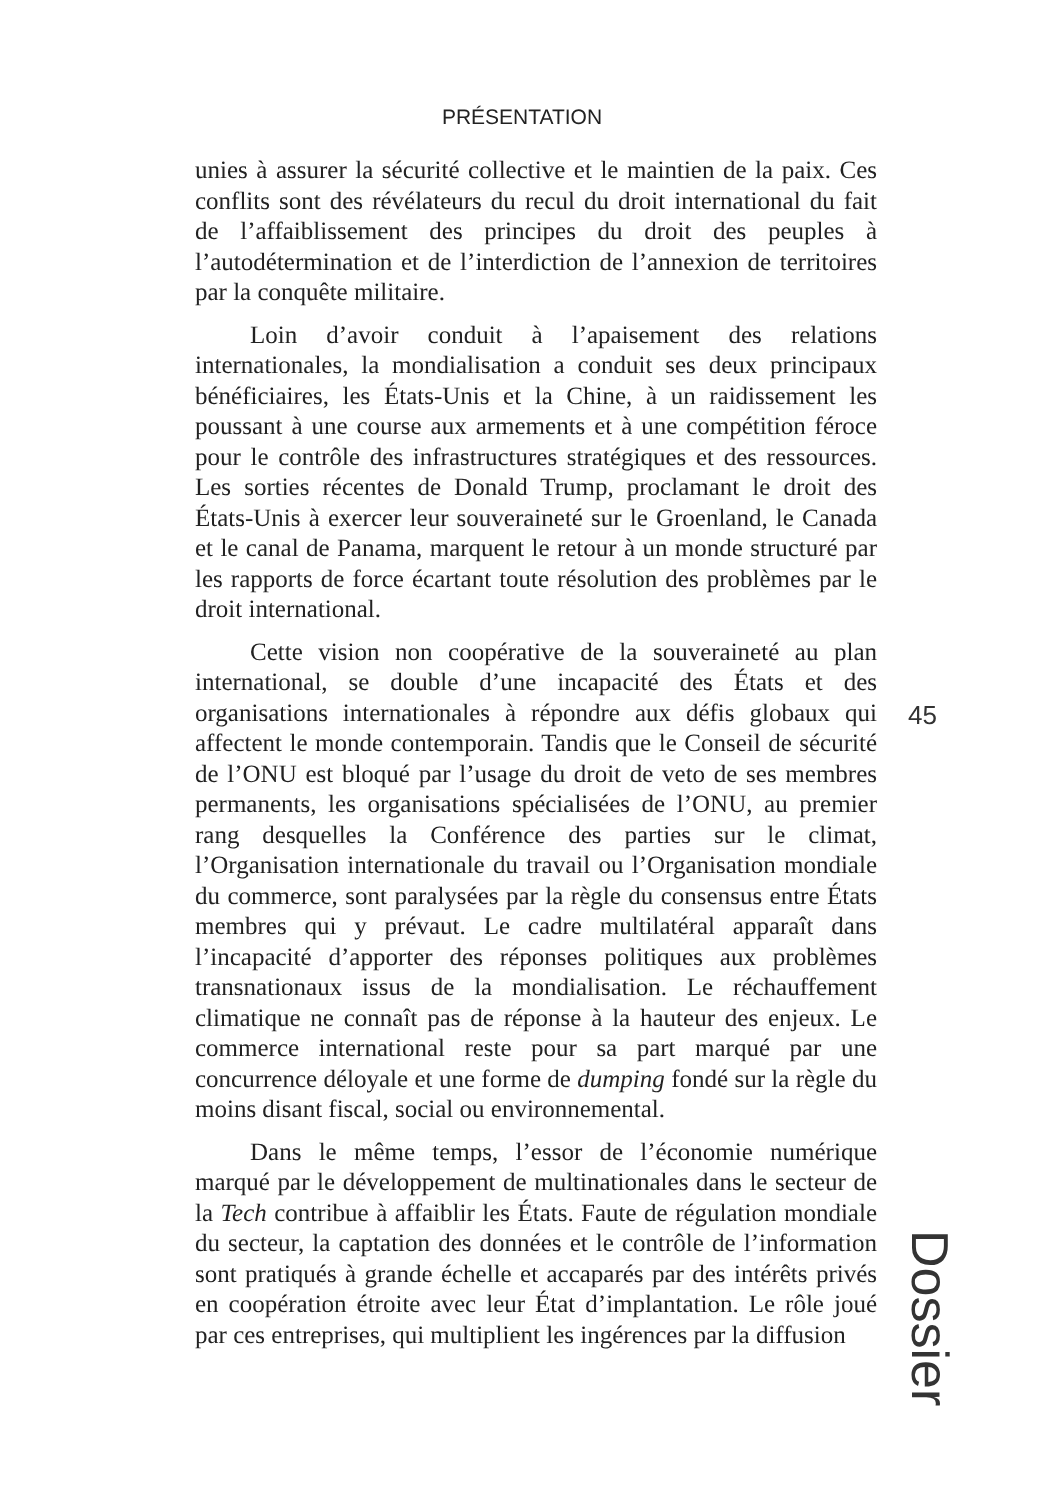PRÉSENTATION
unies à assurer la sécurité collective et le maintien de la paix. Ces conflits sont des révélateurs du recul du droit international du fait de l’affaiblissement des principes du droit des peuples à l’autodétermination et de l’interdiction de l’annexion de territoires par la conquête militaire.
Loin d’avoir conduit à l’apaisement des relations internationales, la mondialisation a conduit ses deux principaux bénéficiaires, les États-Unis et la Chine, à un raidissement les poussant à une course aux armements et à une compétition féroce pour le contrôle des infrastructures stratégiques et des ressources. Les sorties récentes de Donald Trump, proclamant le droit des États-Unis à exercer leur souveraineté sur le Groenland, le Canada et le canal de Panama, marquent le retour à un monde structuré par les rapports de force écartant toute résolution des problèmes par le droit international.
Cette vision non coopérative de la souveraineté au plan international, se double d’une incapacité des États et des organisations internationales à répondre aux défis globaux qui affectent le monde contemporain. Tandis que le Conseil de sécurité de l’ONU est bloqué par l’usage du droit de veto de ses membres permanents, les organisations spécialisées de l’ONU, au premier rang desquelles la Conférence des parties sur le climat, l’Organisation internationale du travail ou l’Organisation mondiale du commerce, sont paralysées par la règle du consensus entre États membres qui y prévaut. Le cadre multilatéral apparaît dans l’incapacité d’apporter des réponses politiques aux problèmes transnationaux issus de la mondialisation. Le réchauffement climatique ne connaît pas de réponse à la hauteur des enjeux. Le commerce international reste pour sa part marqué par une concurrence déloyale et une forme de dumping fondé sur la règle du moins disant fiscal, social ou environnemental.
Dans le même temps, l’essor de l’économie numérique marqué par le développement de multinationales dans le secteur de la Tech contribue à affaiblir les États. Faute de régulation mondiale du secteur, la captation des données et le contrôle de l’information sont pratiqués à grande échelle et accaparés par des intérêts privés en coopération étroite avec leur État d’implantation. Le rôle joué par ces entreprises, qui multiplient les ingérences par la diffusion
45
Dossier